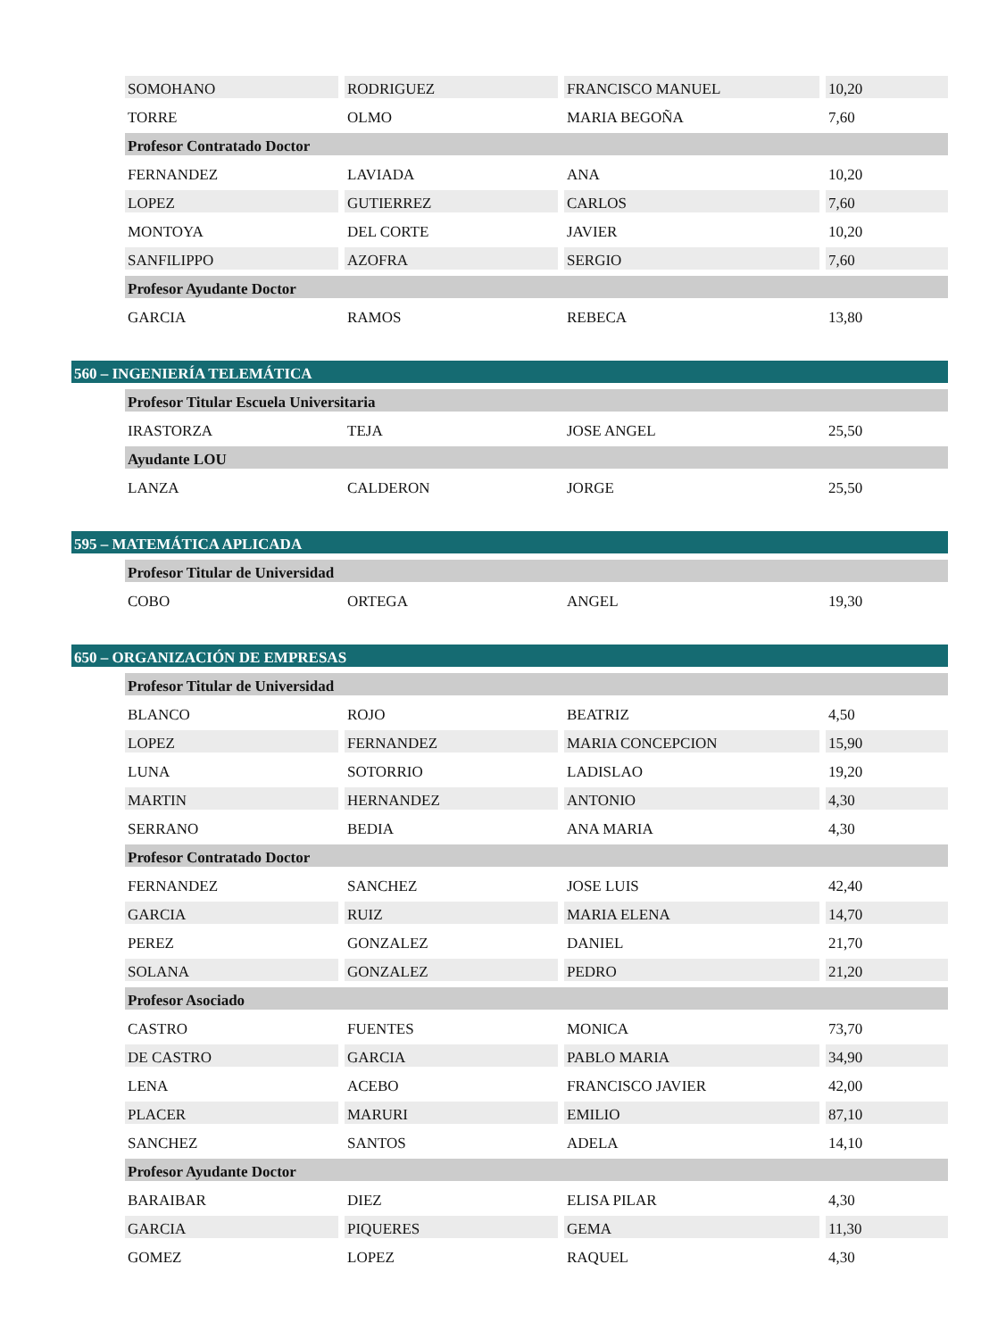| | | SOMOHANO | RODRIGUEZ | FRANCISCO MANUEL | 10,20 |
| | | TORRE | OLMO | MARIA BEGOÑA | 7,60 |
| | Profesor Contratado Doctor | | | | |
| | | FERNANDEZ | LAVIADA | ANA | 10,20 |
| | | LOPEZ | GUTIERREZ | CARLOS | 7,60 |
| | | MONTOYA | DEL CORTE | JAVIER | 10,20 |
| | | SANFILIPPO | AZOFRA | SERGIO | 7,60 |
| | Profesor Ayudante Doctor | | | | |
| | | GARCIA | RAMOS | REBECA | 13,80 |
| 560 – INGENIERÍA TELEMÁTICA | | | | | |
| | Profesor Titular Escuela Universitaria | | | | |
| | | IRASTORZA | TEJA | JOSE ANGEL | 25,50 |
| | Ayudante LOU | | | | |
| | | LANZA | CALDERON | JORGE | 25,50 |
| 595 – MATEMÁTICA APLICADA | | | | | |
| | Profesor Titular de Universidad | | | | |
| | | COBO | ORTEGA | ANGEL | 19,30 |
| 650 – ORGANIZACIÓN DE EMPRESAS | | | | | |
| | Profesor Titular de Universidad | | | | |
| | | BLANCO | ROJO | BEATRIZ | 4,50 |
| | | LOPEZ | FERNANDEZ | MARIA CONCEPCION | 15,90 |
| | | LUNA | SOTORRIO | LADISLAO | 19,20 |
| | | MARTIN | HERNANDEZ | ANTONIO | 4,30 |
| | | SERRANO | BEDIA | ANA MARIA | 4,30 |
| | Profesor Contratado Doctor | | | | |
| | | FERNANDEZ | SANCHEZ | JOSE LUIS | 42,40 |
| | | GARCIA | RUIZ | MARIA ELENA | 14,70 |
| | | PEREZ | GONZALEZ | DANIEL | 21,70 |
| | | SOLANA | GONZALEZ | PEDRO | 21,20 |
| | Profesor Asociado | | | | |
| | | CASTRO | FUENTES | MONICA | 73,70 |
| | | DE CASTRO | GARCIA | PABLO MARIA | 34,90 |
| | | LENA | ACEBO | FRANCISCO JAVIER | 42,00 |
| | | PLACER | MARURI | EMILIO | 87,10 |
| | | SANCHEZ | SANTOS | ADELA | 14,10 |
| | Profesor Ayudante Doctor | | | | |
| | | BARAIBAR | DIEZ | ELISA PILAR | 4,30 |
| | | GARCIA | PIQUERES | GEMA | 11,30 |
| | | GOMEZ | LOPEZ | RAQUEL | 4,30 |